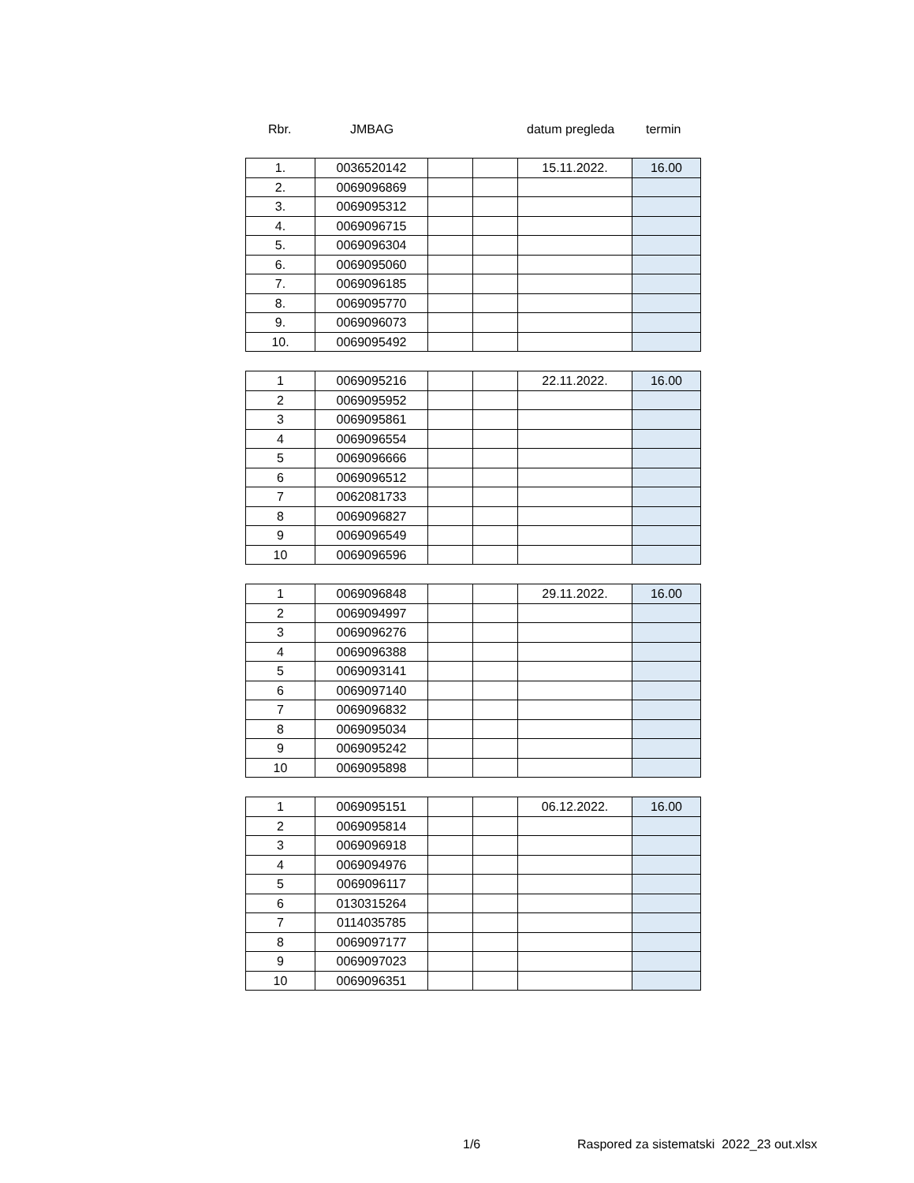Rbr. JMBAG datum pregleda termin
| 1. | 0036520142 | | | 15.11.2022. | 16.00 |
| 2. | 0069096869 | | | | |
| 3. | 0069095312 | | | | |
| 4. | 0069096715 | | | | |
| 5. | 0069096304 | | | | |
| 6. | 0069095060 | | | | |
| 7. | 0069096185 | | | | |
| 8. | 0069095770 | | | | |
| 9. | 0069096073 | | | | |
| 10. | 0069095492 | | | | |
| 1 | 0069095216 | | | 22.11.2022. | 16.00 |
| 2 | 0069095952 | | | | |
| 3 | 0069095861 | | | | |
| 4 | 0069096554 | | | | |
| 5 | 0069096666 | | | | |
| 6 | 0069096512 | | | | |
| 7 | 0062081733 | | | | |
| 8 | 0069096827 | | | | |
| 9 | 0069096549 | | | | |
| 10 | 0069096596 | | | | |
| 1 | 0069096848 | | | 29.11.2022. | 16.00 |
| 2 | 0069094997 | | | | |
| 3 | 0069096276 | | | | |
| 4 | 0069096388 | | | | |
| 5 | 0069093141 | | | | |
| 6 | 0069097140 | | | | |
| 7 | 0069096832 | | | | |
| 8 | 0069095034 | | | | |
| 9 | 0069095242 | | | | |
| 10 | 0069095898 | | | | |
| 1 | 0069095151 | | | 06.12.2022. | 16.00 |
| 2 | 0069095814 | | | | |
| 3 | 0069096918 | | | | |
| 4 | 0069094976 | | | | |
| 5 | 0069096117 | | | | |
| 6 | 0130315264 | | | | |
| 7 | 0114035785 | | | | |
| 8 | 0069097177 | | | | |
| 9 | 0069097023 | | | | |
| 10 | 0069096351 | | | | |
1/6 Raspored za sistematski 2022_23 out.xlsx